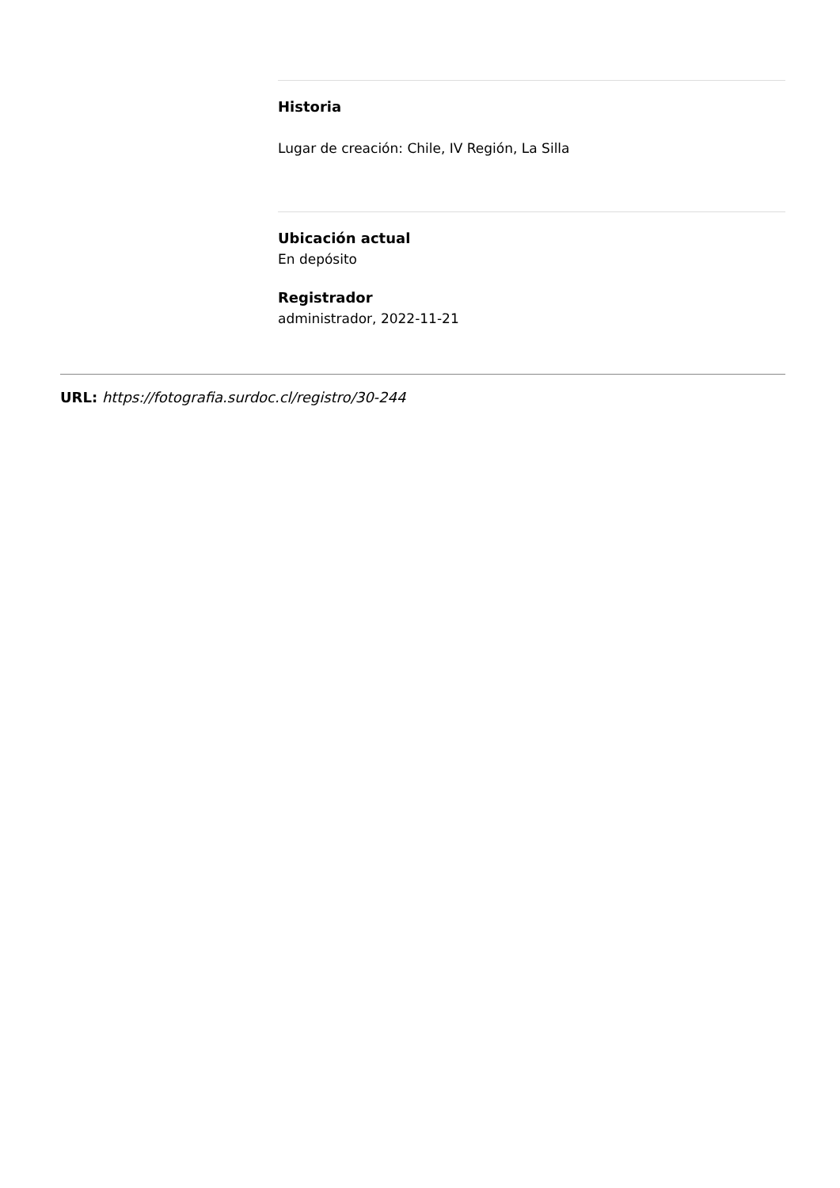Historia
Lugar de creación: Chile, IV Región, La Silla
Ubicación actual
En depósito
Registrador
administrador, 2022-11-21
URL: https://fotografia.surdoc.cl/registro/30-244